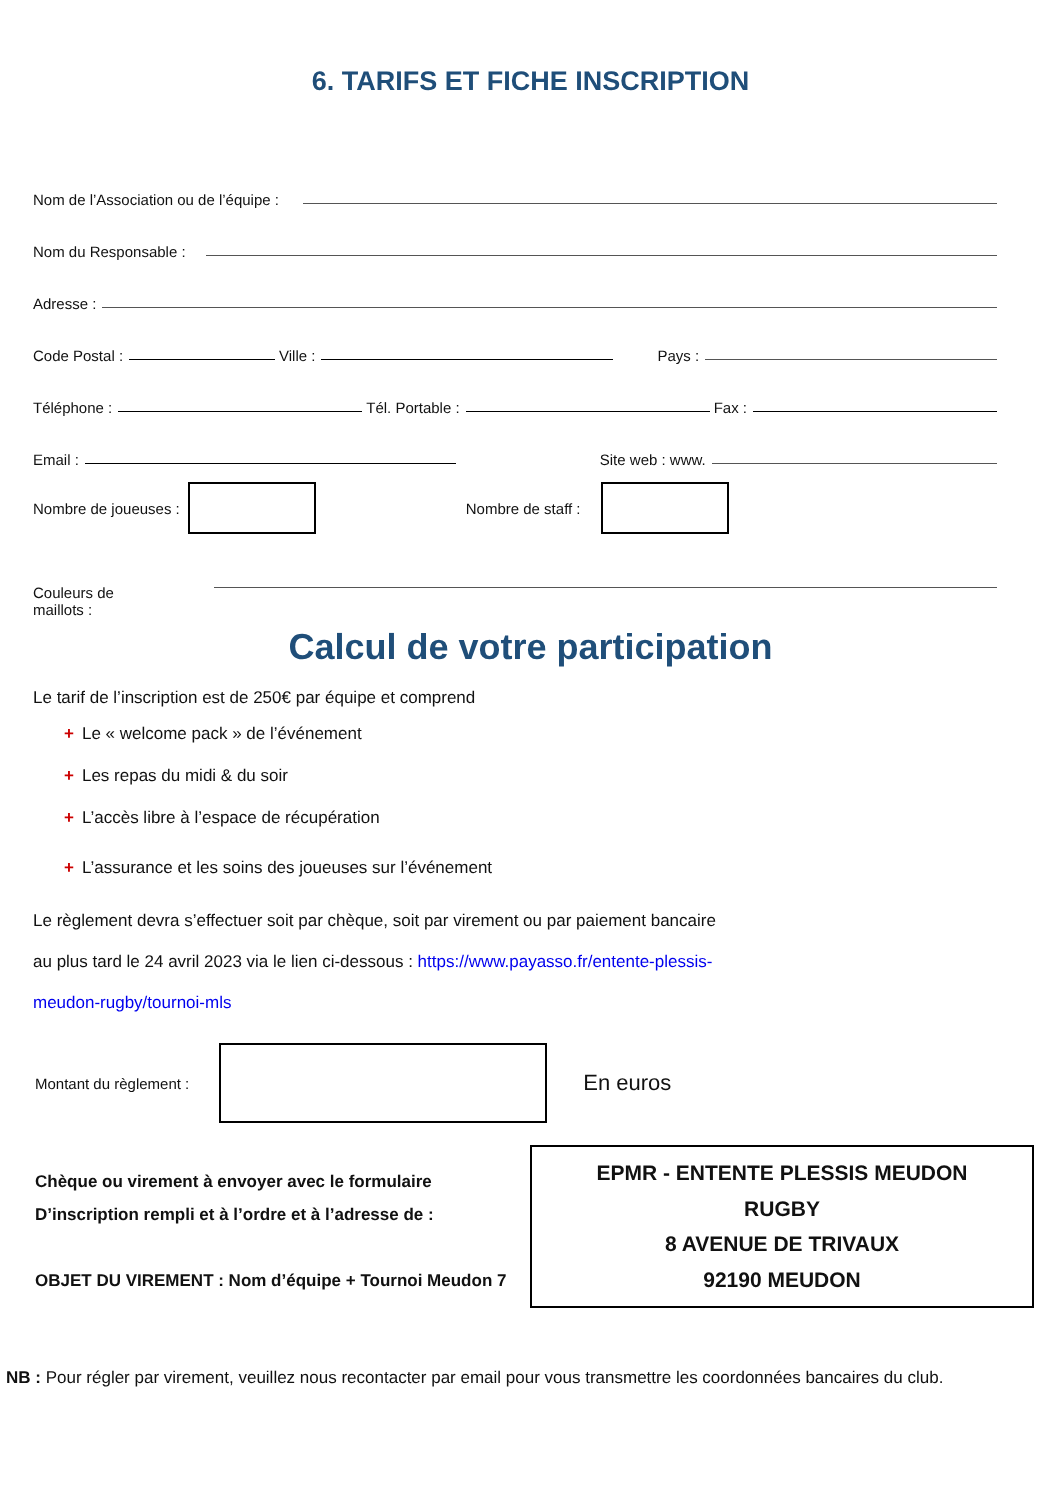6. TARIFS ET FICHE INSCRIPTION
Nom de l’Association ou de l’équipe :
Nom du Responsable :
Adresse :
Code Postal :
Ville :
Pays :
Téléphone :
Tél. Portable :
Fax :
Email :
Site web : www.
Nombre de joueuses :
Nombre de staff :
Couleurs de
maillots :
Calcul de votre participation
Le tarif de l’inscription est de 250€ par équipe et comprend
+ Le « welcome pack » de l’événement
+ Les repas du midi & du soir
+ L’accès libre à l’espace de récupération
+ L’assurance et les soins des joueuses sur l’événement
Le règlement devra s’effectuer soit par chèque, soit par virement ou par paiement bancaire
au plus tard le 24 avril 2023 via le lien ci-dessous : https://www.payasso.fr/entente-plessis-
meudon-rugby/tournoi-mls
Montant du règlement :
En euros
Chèque ou virement à envoyer avec le formulaire
D’inscription rempli et à l’ordre et à l’adresse de :
OBJET DU VIREMENT : Nom d’équipe + Tournoi Meudon 7
EPMR - ENTENTE PLESSIS MEUDON
RUGBY
8 AVENUE DE TRIVAUX
92190 MEUDON
NB : Pour régler par virement, veuillez nous recontacter par email pour vous transmettre les coordonnées bancaires du club.